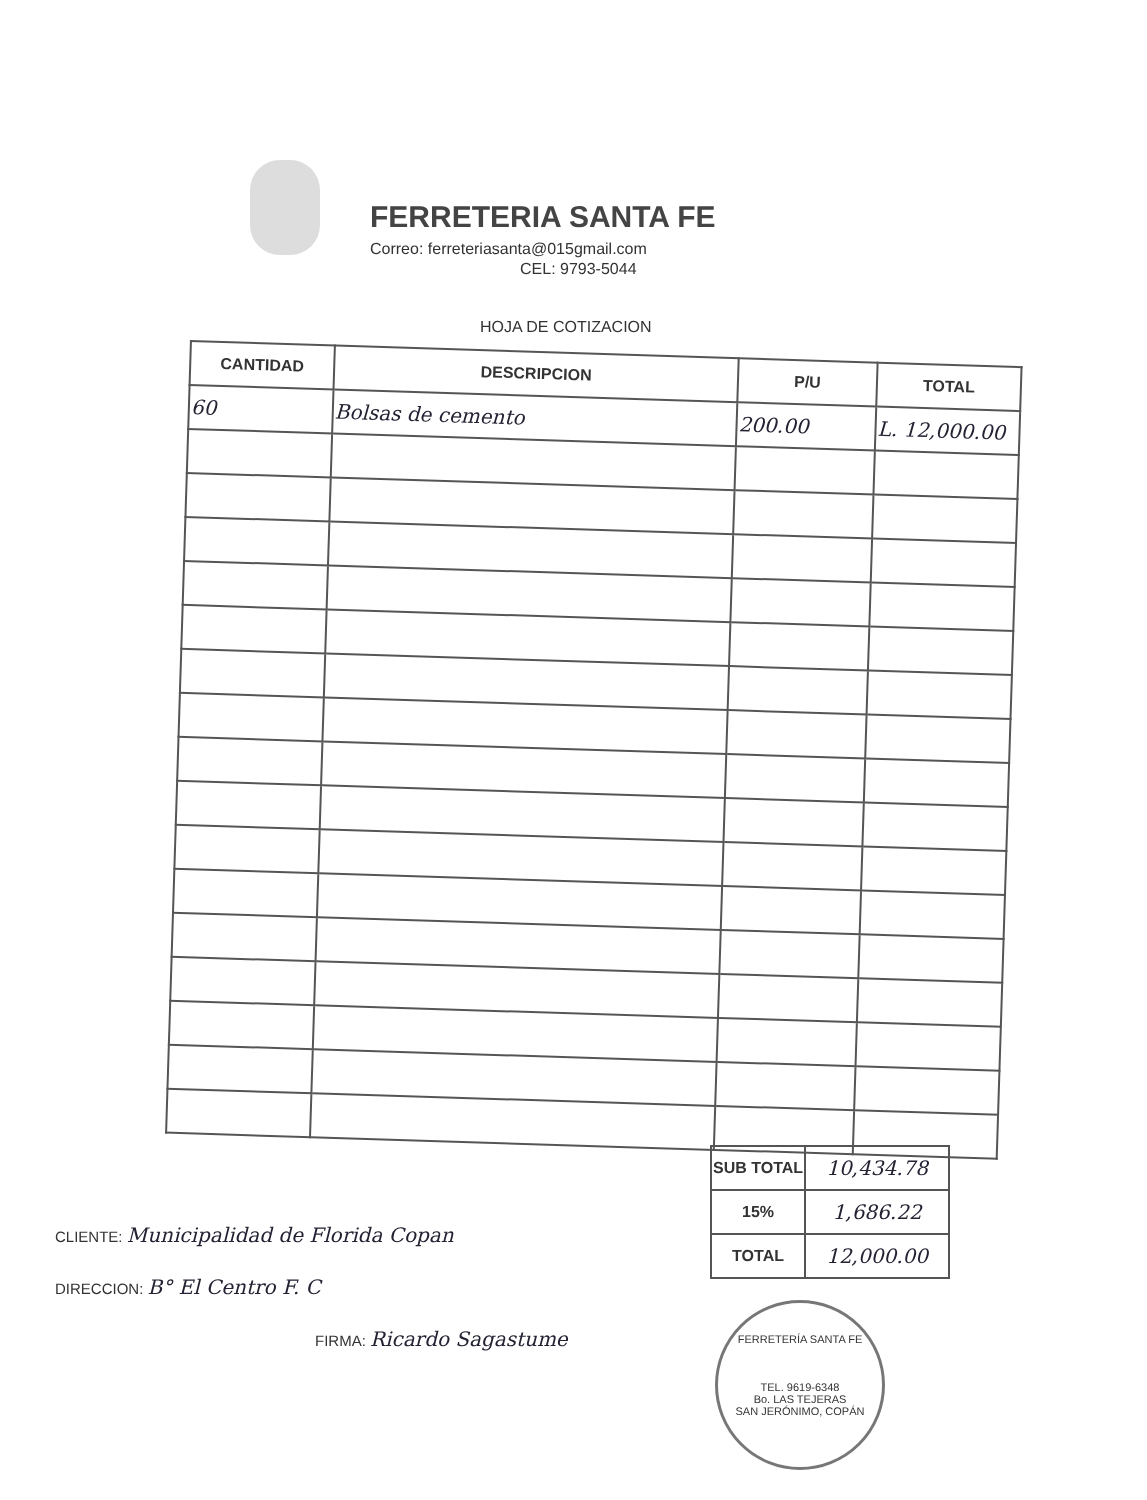FERRETERIA SANTA FE
Correo: ferreteriasanta@015gmail.com
CEL: 9793-5044
HOJA DE COTIZACION
| CANTIDAD | DESCRIPCION | P/U | TOTAL |
| --- | --- | --- | --- |
| 60 | Bolsas de cemento | 200.00 | L. 12,000.00 |
| SUB TOTAL | 10,434.78 |
| 15% | 1,686.22 |
| TOTAL | 12,000.00 |
CLIENTE: Municipalidad de Florida Copan
DIRECCION: B° El Centro F. C
FIRMA: Ricardo Sagastume
FERRETERÍA SANTA FE
TEL. 9619-6348
Bo. LAS TEJERAS
SAN JERÓNIMO, COPÁN